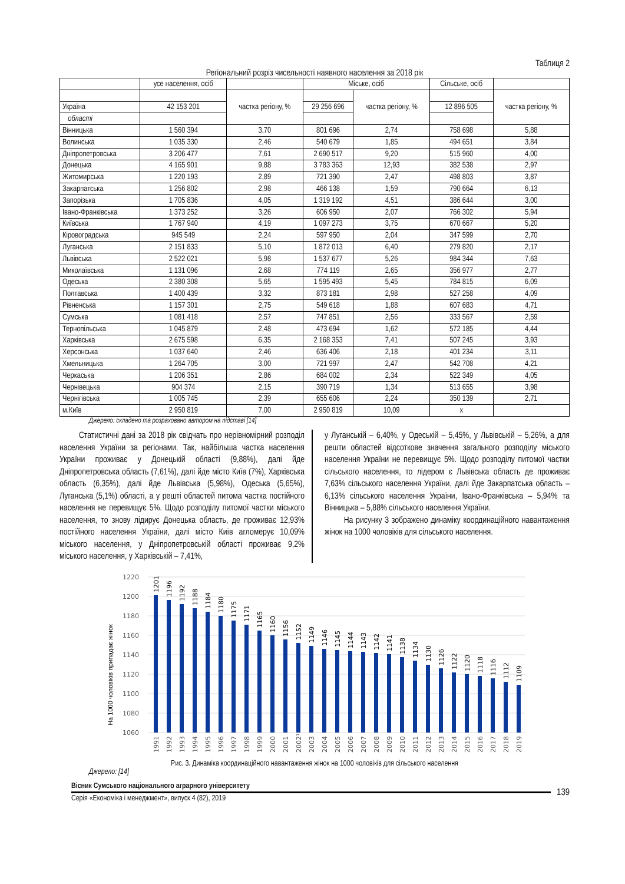Таблиця 2
Регіональний розріз чисельності наявного населення за 2018 рік
| | усе населення, осіб | | Міське, осіб | | Сільське, осіб | |
| | | частка регіону, % | | частка регіону, % | | частка регіону, % |
| Україна | 42 153 201 | | 29 256 696 | | 12 896 505 | |
| області | | | | | | |
| Вінницька | 1 560 394 | 3,70 | 801 696 | 2,74 | 758 698 | 5,88 |
| Волинська | 1 035 330 | 2,46 | 540 679 | 1,85 | 494 651 | 3,84 |
| Дніпропетровська | 3 206 477 | 7,61 | 2 690 517 | 9,20 | 515 960 | 4,00 |
| Донецька | 4 165 901 | 9,88 | 3 783 363 | 12,93 | 382 538 | 2,97 |
| Житомирська | 1 220 193 | 2,89 | 721 390 | 2,47 | 498 803 | 3,87 |
| Закарпатська | 1 256 802 | 2,98 | 466 138 | 1,59 | 790 664 | 6,13 |
| Запорізька | 1 705 836 | 4,05 | 1 319 192 | 4,51 | 386 644 | 3,00 |
| Івано-Франківська | 1 373 252 | 3,26 | 606 950 | 2,07 | 766 302 | 5,94 |
| Київська | 1 767 940 | 4,19 | 1 097 273 | 3,75 | 670 667 | 5,20 |
| Кіровоградська | 945 549 | 2,24 | 597 950 | 2,04 | 347 599 | 2,70 |
| Луганська | 2 151 833 | 5,10 | 1 872 013 | 6,40 | 279 820 | 2,17 |
| Львівська | 2 522 021 | 5,98 | 1 537 677 | 5,26 | 984 344 | 7,63 |
| Миколаївська | 1 131 096 | 2,68 | 774 119 | 2,65 | 356 977 | 2,77 |
| Одеська | 2 380 308 | 5,65 | 1 595 493 | 5,45 | 784 815 | 6,09 |
| Полтавська | 1 400 439 | 3,32 | 873 181 | 2,98 | 527 258 | 4,09 |
| Рівненська | 1 157 301 | 2,75 | 549 618 | 1,88 | 607 683 | 4,71 |
| Сумська | 1 081 418 | 2,57 | 747 851 | 2,56 | 333 567 | 2,59 |
| Тернопільська | 1 045 879 | 2,48 | 473 694 | 1,62 | 572 185 | 4,44 |
| Харківська | 2 675 598 | 6,35 | 2 168 353 | 7,41 | 507 245 | 3,93 |
| Херсонська | 1 037 640 | 2,46 | 636 406 | 2,18 | 401 234 | 3,11 |
| Хмельницька | 1 264 705 | 3,00 | 721 997 | 2,47 | 542 708 | 4,21 |
| Черкаська | 1 206 351 | 2,86 | 684 002 | 2,34 | 522 349 | 4,05 |
| Чернівецька | 904 374 | 2,15 | 390 719 | 1,34 | 513 655 | 3,98 |
| Чернігівська | 1 005 745 | 2,39 | 655 606 | 2,24 | 350 139 | 2,71 |
| м.Київ | 2 950 819 | 7,00 | 2 950 819 | 10,09 | х | |
Джерело: складено та розраховано автором на підставі [14]
Статистичні дані за 2018 рік свідчать про нерівномірний розподіл населення України за регіонами. Так, найбільша частка населення України проживає у Донецькій області (9,88%), далі йде Дніпропетровська область (7,61%), далі йде місто Київ (7%), Харківська область (6,35%), далі йде Львівська (5,98%), Одеська (5,65%), Луганська (5,1%) області, а у решті областей питома частка постійного населення не перевищує 5%. Щодо розподілу питомої частки міського населення, то знову лідирує Донецька область, де проживає 12,93% постійного населення України, далі місто Київ агломерує 10,09% міського населення, у Дніпропетровській області проживає 9,2% міського населення, у Харківській – 7,41%,
у Луганській – 6,40%, у Одеській – 5,45%, у Львівській – 5,26%, а для решти областей відсоткове значення загального розподілу міського населення України не перевищує 5%. Щодо розподілу питомої частки сільського населення, то лідером є Львівська область де проживає 7,63% сільського населення України, далі йде Закарпатська область – 6,13% сільського населення України, Івано-Франківська – 5,94% та Вінницька – 5,88% сільського населення України.
На рисунку 3 зображено динаміку координаційного навантаження жінок на 1000 чоловіків для сільського населення.
На 1000 чоловіків припадає жінок
1220
1200
1180
1160
1140
1120
1100
1080
1060
1201
1196
1192
1188
1184
1180
1175
1171
1165
1160
1156
1152
1149
1146
1145
1144
1143
1142
1141
1138
1134
1130
1126
1122
1120
1118
1116
1112
1109
1991
1992
1993
1994
1995
1996
1997
1998
1999
2000
2001
2002¹
2003
2004
2005
2006
2007
2008
2009
2010
2011
2012
2013
2014
2015
2016
2017
2018
2019
Рис. 3. Динаміка координаційного навантаження жінок на 1000 чоловіків для сільського населення
Джерело: [14]
Вісник Сумського національного аграрного університету
Серія «Економіка і менеджмент», випуск 4 (82), 2019
139